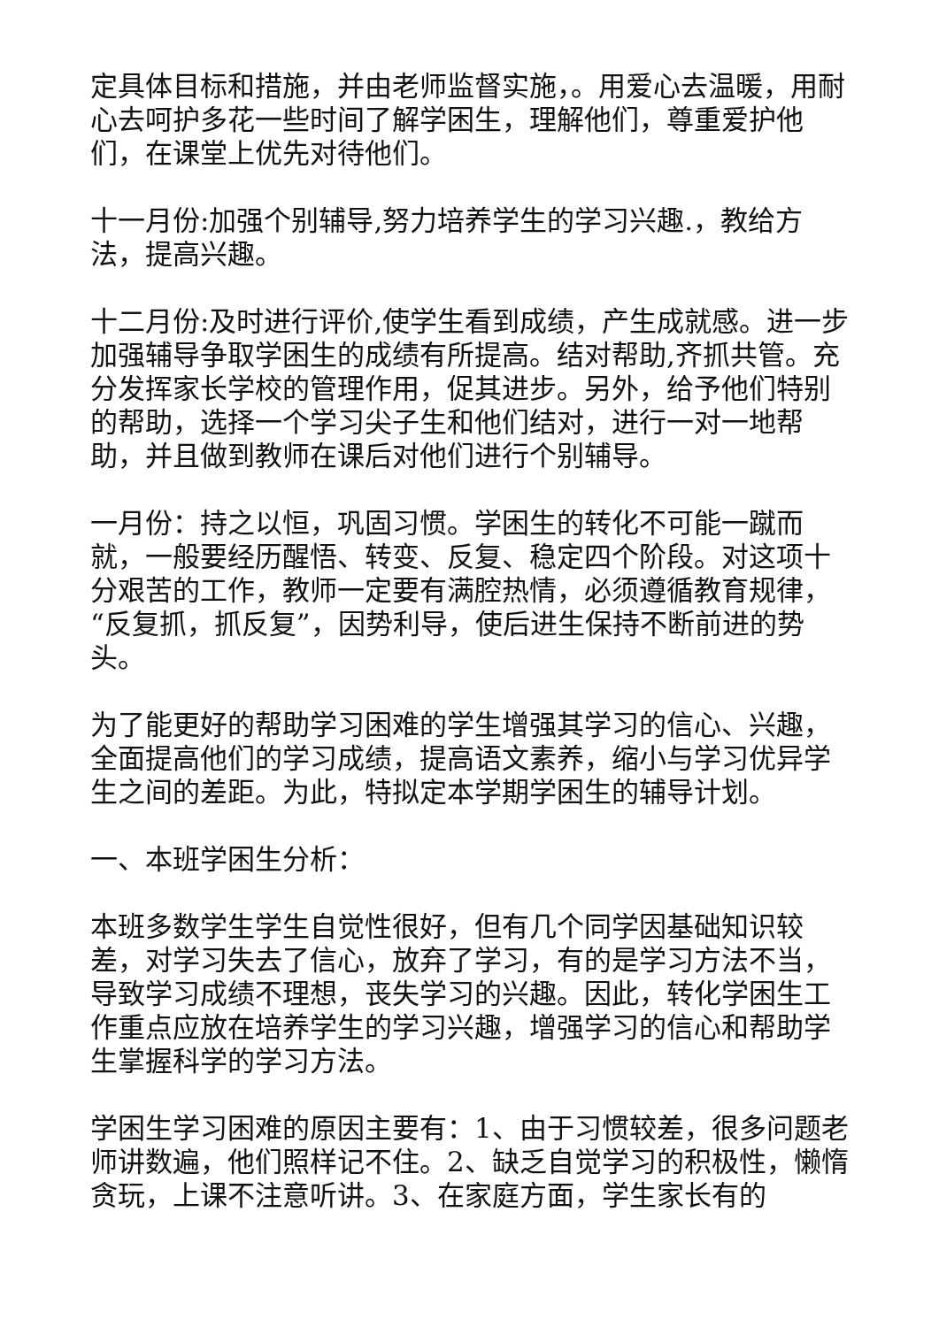定具体目标和措施，并由老师监督实施，。用爱心去温暖，用耐心去呵护多花一些时间了解学困生，理解他们，尊重爱护他们，在课堂上优先对待他们。
十一月份:加强个别辅导,努力培养学生的学习兴趣.，教给方法，提高兴趣。
十二月份:及时进行评价,使学生看到成绩，产生成就感。进一步加强辅导争取学困生的成绩有所提高。结对帮助,齐抓共管。充分发挥家长学校的管理作用，促其进步。另外，给予他们特别的帮助，选择一个学习尖子生和他们结对，进行一对一地帮助，并且做到教师在课后对他们进行个别辅导。
一月份：持之以恒，巩固习惯。学困生的转化不可能一蹴而就，一般要经历醒悟、转变、反复、稳定四个阶段。对这项十分艰苦的工作，教师一定要有满腔热情，必须遵循教育规律，“反复抓，抓反复”，因势利导，使后进生保持不断前进的势头。
为了能更好的帮助学习困难的学生增强其学习的信心、兴趣，全面提高他们的学习成绩，提高语文素养，缩小与学习优异学生之间的差距。为此，特拟定本学期学困生的辅导计划。
一、本班学困生分析：
本班多数学生学生自觉性很好，但有几个同学因基础知识较差，对学习失去了信心，放弃了学习，有的是学习方法不当，导致学习成绩不理想，丧失学习的兴趣。因此，转化学困生工作重点应放在培养学生的学习兴趣，增强学习的信心和帮助学生掌握科学的学习方法。
学困生学习困难的原因主要有：1、由于习惯较差，很多问题老师讲数遍，他们照样记不住。2、缺乏自觉学习的积极性，懒惰贪玩，上课不注意听讲。3、在家庭方面，学生家长有的